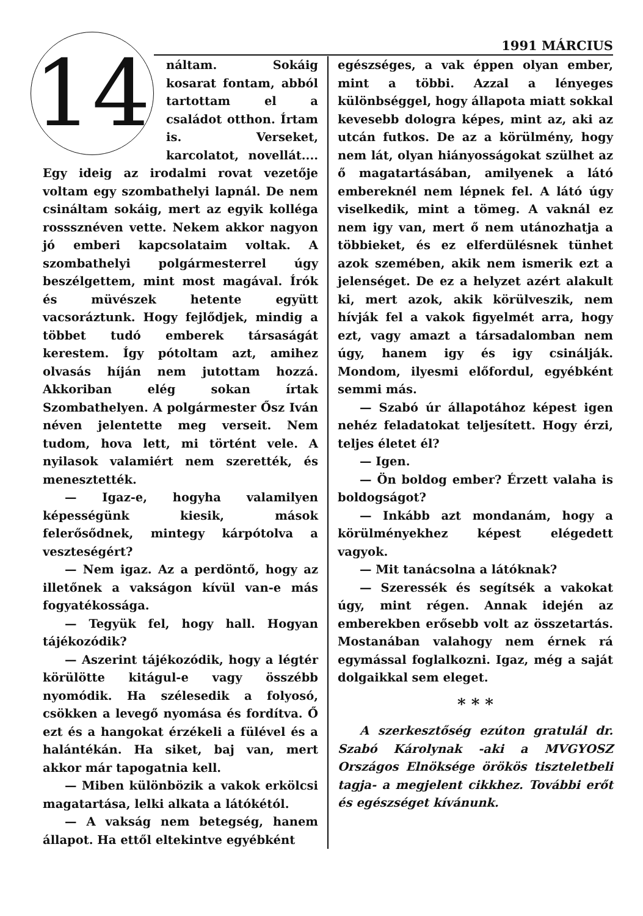1991 MÁRCIUS
14
náltam. Sokáig kosarat fontam, abból tartottam el a családot otthon. Írtam is. Verseket, karcolatot, novellát.... Egy ideig az irodalmi rovat vezetője voltam egy szombathelyi lapnál. De nem csináltam sokáig, mert az egyik kolléga rosssznéven vette. Nekem akkor nagyon jó emberi kapcsolataim voltak. A szombathelyi polgármesterrel úgy beszélgettem, mint most magával. Írók és müvészek hetente együtt vacsoráztunk. Hogy fejlődjek, mindig a többet tudó emberek társaságát kerestem. Így pótoltam azt, amihez olvasás híján nem jutottam hozzá. Akkoriban elég sokan írtak Szombathelyen. A polgármester Ősz Iván néven jelentette meg verseit. Nem tudom, hova lett, mi történt vele. A nyilasok valamiért nem szerették, és menesztették.
— Igaz-e, hogyha valamilyen képességünk kiesik, mások felerősődnek, mintegy kárpótolva a veszteségért?
— Nem igaz. Az a perdöntő, hogy az illetőnek a vakságon kívül van-e más fogyatékossága.
— Tegyük fel, hogy hall. Hogyan tájékozódik?
— Aszerint tájékozódik, hogy a légtér körülötte kitágul-e vagy összébb nyomódik. Ha szélesedik a folyosó, csökken a levegő nyomása és fordítva. Ő ezt és a hangokat érzékeli a fülével és a halántékán. Ha siket, baj van, mert akkor már tapogatnia kell.
— Miben különbözik a vakok erkölcsi magatartása, lelki alkata a látókétól.
— A vakság nem betegség, hanem állapot. Ha ettől eltekintve egyébként
egészséges, a vak éppen olyan ember, mint a többi. Azzal a lényeges különbséggel, hogy állapota miatt sokkal kevesebb dologra képes, mint az, aki az utcán futkos. De az a körülmény, hogy nem lát, olyan hiányosságokat szülhet az ő magatartásában, amilyenek a látó embereknél nem lépnek fel. A látó úgy viselkedik, mint a tömeg. A vaknál ez nem igy van, mert ő nem utánozhatja a többieket, és ez elferdülésnek tünhet azok szemében, akik nem ismerik ezt a jelenséget. De ez a helyzet azért alakult ki, mert azok, akik körülveszik, nem hívják fel a vakok figyelmét arra, hogy ezt, vagy amazt a társadalomban nem úgy, hanem igy és igy csinálják. Mondom, ilyesmi előfordul, egyébként semmi más.
— Szabó úr állapotához képest igen nehéz feladatokat teljesített. Hogy érzi, teljes életet él?
— Igen.
— Ön boldog ember? Érzett valaha is boldogságot?
— Inkább azt mondanám, hogy a körülményekhez képest elégedett vagyok.
— Mit tanácsolna a látóknak?
— Szeressék és segítsék a vakokat úgy, mint régen. Annak idején az emberekben erősebb volt az összetartás. Mostanában valahogy nem érnek rá egymással foglalkozni. Igaz, még a saját dolgaikkal sem eleget.
* * *
A szerkesztőség ezúton gratulál dr. Szabó Károlynak -aki a MVGYOSZ Országos Elnöksége örökös tiszteletbeli tagja- a megjelent cikkhez. További erőt és egészséget kívánunk.